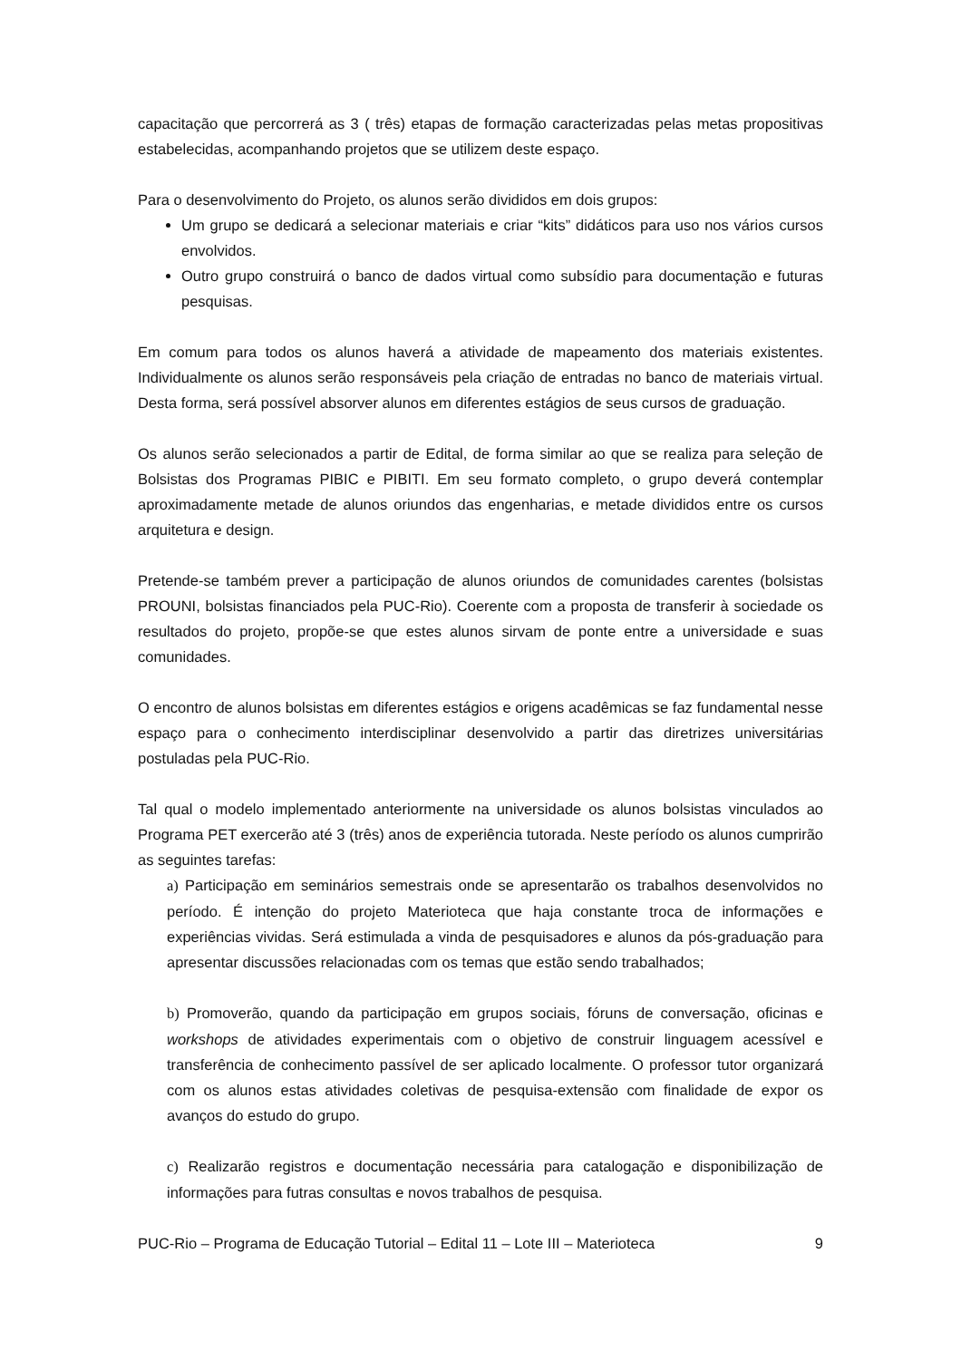capacitação que percorrerá as 3 ( três) etapas de formação caracterizadas pelas metas propositivas estabelecidas, acompanhando projetos que se utilizem deste espaço.
Para o desenvolvimento do Projeto, os alunos serão divididos em dois grupos:
Um grupo se dedicará a selecionar materiais e criar “kits” didáticos para uso nos vários cursos envolvidos.
Outro grupo construirá o banco de dados virtual como subsídio para documentação e futuras pesquisas.
Em comum para todos os alunos haverá a atividade de mapeamento dos materiais existentes. Individualmente os alunos serão responsáveis pela criação de entradas no banco de materiais virtual. Desta forma, será possível absorver alunos em diferentes estágios de seus cursos de graduação.
Os alunos serão selecionados a partir de Edital, de forma similar ao que se realiza para seleção de Bolsistas dos Programas PIBIC e PIBITI. Em seu formato completo, o grupo deverá contemplar aproximadamente metade de alunos oriundos das engenharias, e metade divididos entre os cursos arquitetura e design.
Pretende-se também prever a participação de alunos oriundos de comunidades carentes (bolsistas PROUNI, bolsistas financiados pela PUC-Rio). Coerente com a proposta de transferir à sociedade os resultados do projeto, propõe-se que estes alunos sirvam de ponte entre a universidade e suas comunidades.
O encontro de alunos bolsistas em diferentes estágios e origens acadêmicas se faz fundamental nesse espaço para o conhecimento interdisciplinar desenvolvido a partir das diretrizes universitárias postuladas pela PUC-Rio.
Tal qual o modelo implementado anteriormente na universidade os alunos bolsistas vinculados ao Programa PET exercerão até 3 (três) anos de experiência tutorada. Neste período os alunos cumprirão as seguintes tarefas:
a) Participação em seminários semestrais onde se apresentarão os trabalhos desenvolvidos no período. É intenção do projeto Materioteca que haja constante troca de informações e experiências vividas. Será estimulada a vinda de pesquisadores e alunos da pós-graduação para apresentar discussões relacionadas com os temas que estão sendo trabalhados;
b) Promoverão, quando da participação em grupos sociais, fóruns de conversação, oficinas e workshops de atividades experimentais com o objetivo de construir linguagem acessível e transferência de conhecimento passível de ser aplicado localmente. O professor tutor organizará com os alunos estas atividades coletivas de pesquisa-extensão com finalidade de expor os avanços do estudo do grupo.
c) Realizarão registros e documentação necessária para catalogação e disponibilização de informações para futras consultas e novos trabalhos de pesquisa.
PUC-Rio – Programa de Educação Tutorial – Edital 11 – Lote III – Materioteca 9